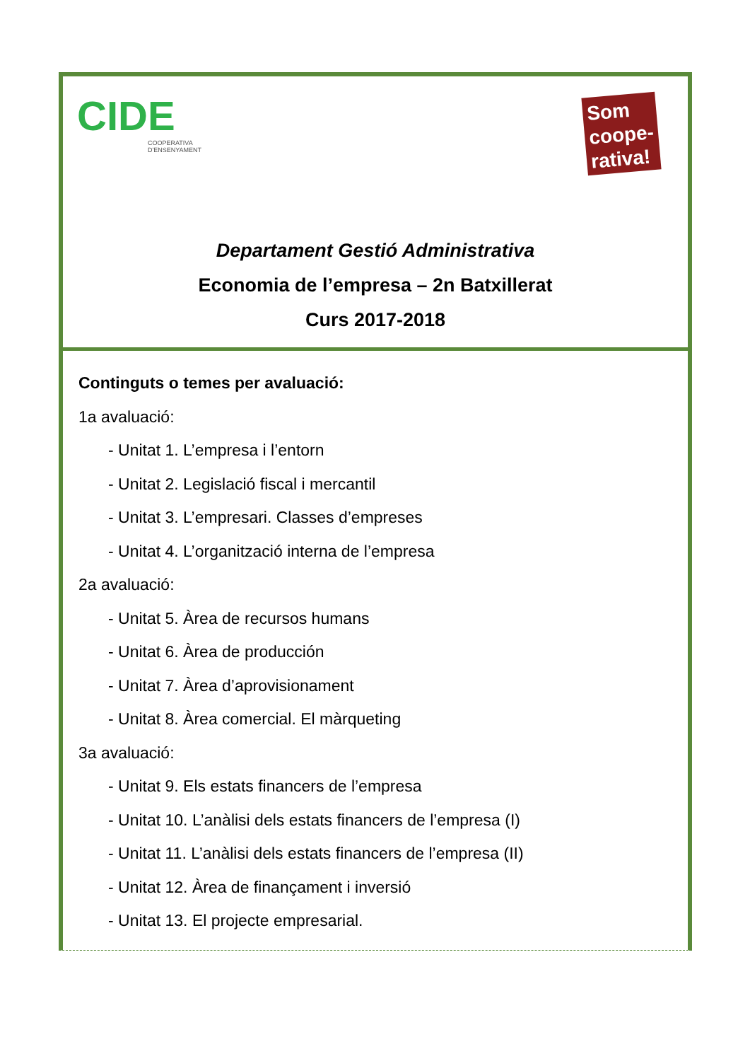CIDE
COOPERATIVA
D'ENSENYAMENT
Som coope- rativa!
Departament Gestió Administrativa
Economia de l’empresa – 2n Batxillerat
Curs 2017-2018
Continguts o temes per avaluació:
1a avaluació:
- Unitat 1. L’empresa i l’entorn
- Unitat 2. Legislació fiscal i mercantil
- Unitat 3. L’empresari. Classes d’empreses
- Unitat 4. L’organització interna de l’empresa
2a avaluació:
- Unitat 5. Àrea de recursos humans
- Unitat 6. Àrea de producción
- Unitat 7. Àrea d’aprovisionament
- Unitat 8. Àrea comercial. El màrqueting
3a avaluació:
- Unitat 9. Els estats financers de l’empresa
- Unitat 10. L’anàlisi dels estats financers de l’empresa (I)
- Unitat 11. L’anàlisi dels estats financers de l’empresa (II)
- Unitat 12. Àrea de finançament i inversió
- Unitat 13. El projecte empresarial.